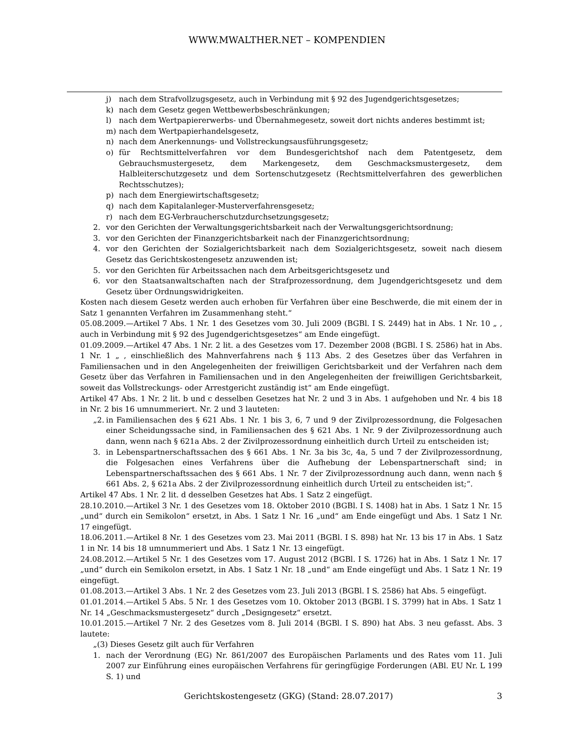WWW.MWALTHER.NET – KOMPENDIEN
j) nach dem Strafvollzugsgesetz, auch in Verbindung mit § 92 des Jugendgerichtsgesetzes;
k) nach dem Gesetz gegen Wettbewerbsbeschränkungen;
l) nach dem Wertpapiererwerbs- und Übernahmegesetz, soweit dort nichts anderes bestimmt ist;
m) nach dem Wertpapierhandelsgesetz,
n) nach dem Anerkennungs- und Vollstreckungsausführungsgesetz;
o) für Rechtsmittelverfahren vor dem Bundesgerichtshof nach dem Patentgesetz, dem Gebrauchsmustergesetz, dem Markengesetz, dem Geschmacksmustergesetz, dem Halbleiterschutzgesetz und dem Sortenschutzgesetz (Rechtsmittelverfahren des gewerblichen Rechtsschutzes);
p) nach dem Energiewirtschaftsgesetz;
q) nach dem Kapitalanleger-Musterverfahrensgesetz;
r) nach dem EG-Verbraucherschutzdurchsetzungsgesetz;
2. vor den Gerichten der Verwaltungsgerichtsbarkeit nach der Verwaltungsgerichtsordnung;
3. vor den Gerichten der Finanzgerichtsbarkeit nach der Finanzgerichtsordnung;
4. vor den Gerichten der Sozialgerichtsbarkeit nach dem Sozialgerichtsgesetz, soweit nach diesem Gesetz das Gerichtskostengesetz anzuwenden ist;
5. vor den Gerichten für Arbeitssachen nach dem Arbeitsgerichtsgesetz und
6. vor den Staatsanwaltschaften nach der Strafprozessordnung, dem Jugendgerichtsgesetz und dem Gesetz über Ordnungswidrigkeiten.
Kosten nach diesem Gesetz werden auch erhoben für Verfahren über eine Beschwerde, die mit einem der in Satz 1 genannten Verfahren im Zusammenhang steht.“
05.08.2009.—Artikel 7 Abs. 1 Nr. 1 des Gesetzes vom 30. Juli 2009 (BGBl. I S. 2449) hat in Abs. 1 Nr. 10 „ , auch in Verbindung mit § 92 des Jugendgerichtsgesetzes“ am Ende eingefügt.
01.09.2009.—Artikel 47 Abs. 1 Nr. 2 lit. a des Gesetzes vom 17. Dezember 2008 (BGBl. I S. 2586) hat in Abs. 1 Nr. 1 „ , einschließlich des Mahnverfahrens nach § 113 Abs. 2 des Gesetzes über das Verfahren in Familiensachen und in den Angelegenheiten der freiwilligen Gerichtsbarkeit und der Verfahren nach dem Gesetz über das Verfahren in Familiensachen und in den Angelegenheiten der freiwilligen Gerichtsbarkeit, soweit das Vollstreckungs- oder Arrestgericht zuständig ist“ am Ende eingefügt.
Artikel 47 Abs. 1 Nr. 2 lit. b und c desselben Gesetzes hat Nr. 2 und 3 in Abs. 1 aufgehoben und Nr. 4 bis 18 in Nr. 2 bis 16 umnummeriert. Nr. 2 und 3 lauteten:
„2. in Familiensachen des § 621 Abs. 1 Nr. 1 bis 3, 6, 7 und 9 der Zivilprozessordnung, die Folgesachen einer Scheidungssache sind, in Familiensachen des § 621 Abs. 1 Nr. 9 der Zivilprozessordnung auch dann, wenn nach § 621a Abs. 2 der Zivilprozessordnung einheitlich durch Urteil zu entscheiden ist;
3. in Lebenspartnerschaftssachen des § 661 Abs. 1 Nr. 3a bis 3c, 4a, 5 und 7 der Zivilprozessordnung, die Folgesachen eines Verfahrens über die Aufhebung der Lebenspartnerschaft sind; in Lebenspartnerschaftssachen des § 661 Abs. 1 Nr. 7 der Zivilprozessordnung auch dann, wenn nach § 661 Abs. 2, § 621a Abs. 2 der Zivilprozessordnung einheitlich durch Urteil zu entscheiden ist;“.
Artikel 47 Abs. 1 Nr. 2 lit. d desselben Gesetzes hat Abs. 1 Satz 2 eingefügt.
28.10.2010.—Artikel 3 Nr. 1 des Gesetzes vom 18. Oktober 2010 (BGBl. I S. 1408) hat in Abs. 1 Satz 1 Nr. 15 „und“ durch ein Semikolon“ ersetzt, in Abs. 1 Satz 1 Nr. 16 „und“ am Ende eingefügt und Abs. 1 Satz 1 Nr. 17 eingefügt.
18.06.2011.—Artikel 8 Nr. 1 des Gesetzes vom 23. Mai 2011 (BGBl. I S. 898) hat Nr. 13 bis 17 in Abs. 1 Satz 1 in Nr. 14 bis 18 umnummeriert und Abs. 1 Satz 1 Nr. 13 eingefügt.
24.08.2012.—Artikel 5 Nr. 1 des Gesetzes vom 17. August 2012 (BGBl. I S. 1726) hat in Abs. 1 Satz 1 Nr. 17 „und“ durch ein Semikolon ersetzt, in Abs. 1 Satz 1 Nr. 18 „und“ am Ende eingefügt und Abs. 1 Satz 1 Nr. 19 eingefügt.
01.08.2013.—Artikel 3 Abs. 1 Nr. 2 des Gesetzes vom 23. Juli 2013 (BGBl. I S. 2586) hat Abs. 5 eingefügt.
01.01.2014.—Artikel 5 Abs. 5 Nr. 1 des Gesetzes vom 10. Oktober 2013 (BGBl. I S. 3799) hat in Abs. 1 Satz 1 Nr. 14 „Geschmacksmustergesetz“ durch „Designgesetz“ ersetzt.
10.01.2015.—Artikel 7 Nr. 2 des Gesetzes vom 8. Juli 2014 (BGBl. I S. 890) hat Abs. 3 neu gefasst. Abs. 3 lautete:
„(3) Dieses Gesetz gilt auch für Verfahren
1. nach der Verordnung (EG) Nr. 861/2007 des Europäischen Parlaments und des Rates vom 11. Juli 2007 zur Einführung eines europäischen Verfahrens für geringfügige Forderungen (ABl. EU Nr. L 199 S. 1) und
Gerichtskostengesetz (GKG) (Stand: 28.07.2017) 3